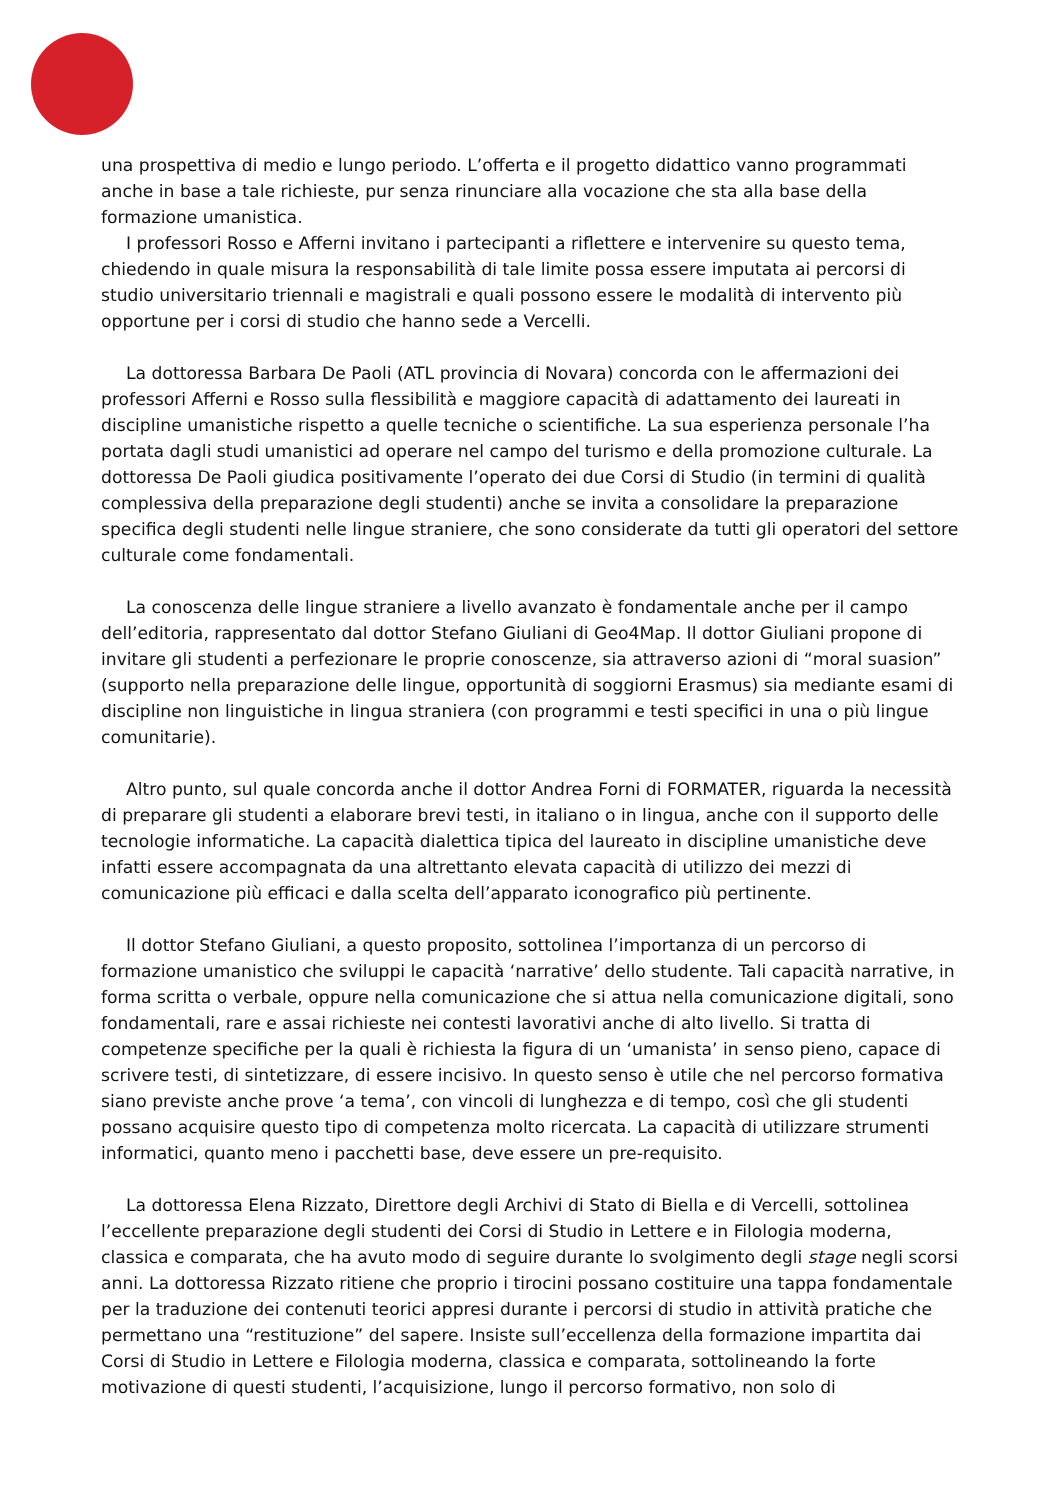una prospettiva di medio e lungo periodo. L’offerta e il progetto didattico vanno programmati anche in base a tale richieste, pur senza rinunciare alla vocazione che sta alla base della formazione umanistica.
I professori Rosso e Afferni invitano i partecipanti a riflettere e intervenire su questo tema, chiedendo in quale misura la responsabilità di tale limite possa essere imputata ai percorsi di studio universitario triennali e magistrali e quali possono essere le modalità di intervento più opportune per i corsi di studio che hanno sede a Vercelli.
La dottoressa Barbara De Paoli (ATL provincia di Novara) concorda con le affermazioni dei professori Afferni e Rosso sulla flessibilità e maggiore capacità di adattamento dei laureati in discipline umanistiche rispetto a quelle tecniche o scientifiche. La sua esperienza personale l’ha portata dagli studi umanistici ad operare nel campo del turismo e della promozione culturale. La dottoressa De Paoli giudica positivamente l’operato dei due Corsi di Studio (in termini di qualità complessiva della preparazione degli studenti) anche se invita a consolidare la preparazione specifica degli studenti nelle lingue straniere, che sono considerate da tutti gli operatori del settore culturale come fondamentali.
La conoscenza delle lingue straniere a livello avanzato è fondamentale anche per il campo dell’editoria, rappresentato dal dottor Stefano Giuliani di Geo4Map. Il dottor Giuliani propone di invitare gli studenti a perfezionare le proprie conoscenze, sia attraverso azioni di “moral suasion” (supporto nella preparazione delle lingue, opportunità di soggiorni Erasmus) sia mediante esami di discipline non linguistiche in lingua straniera (con programmi e testi specifici in una o più lingue comunitarie).
Altro punto, sul quale concorda anche il dottor Andrea Forni di FORMATER, riguarda la necessità di preparare gli studenti a elaborare brevi testi, in italiano o in lingua, anche con il supporto delle tecnologie informatiche. La capacità dialettica tipica del laureato in discipline umanistiche deve infatti essere accompagnata da una altrettanto elevata capacità di utilizzo dei mezzi di comunicazione più efficaci e dalla scelta dell’apparato iconografico più pertinente.
Il dottor Stefano Giuliani, a questo proposito, sottolinea l’importanza di un percorso di formazione umanistico che sviluppi le capacità ‘narrative’ dello studente. Tali capacità narrative, in forma scritta o verbale, oppure nella comunicazione che si attua nella comunicazione digitali, sono fondamentali, rare e assai richieste nei contesti lavorativi anche di alto livello. Si tratta di competenze specifiche per la quali è richiesta la figura di un ‘umanista’ in senso pieno, capace di scrivere testi, di sintetizzare, di essere incisivo. In questo senso è utile che nel percorso formativa siano previste anche prove ‘a tema’, con vincoli di lunghezza e di tempo, così che gli studenti possano acquisire questo tipo di competenza molto ricercata. La capacità di utilizzare strumenti informatici, quanto meno i pacchetti base, deve essere un pre-requisito.
La dottoressa Elena Rizzato, Direttore degli Archivi di Stato di Biella e di Vercelli, sottolinea l’eccellente preparazione degli studenti dei Corsi di Studio in Lettere e in Filologia moderna, classica e comparata, che ha avuto modo di seguire durante lo svolgimento degli stage negli scorsi anni. La dottoressa Rizzato ritiene che proprio i tirocini possano costituire una tappa fondamentale per la traduzione dei contenuti teorici appresi durante i percorsi di studio in attività pratiche che permettano una “restituzione” del sapere. Insiste sull’eccellenza della formazione impartita dai Corsi di Studio in Lettere e Filologia moderna, classica e comparata, sottolineando la forte motivazione di questi studenti, l’acquisizione, lungo il percorso formativo, non solo di